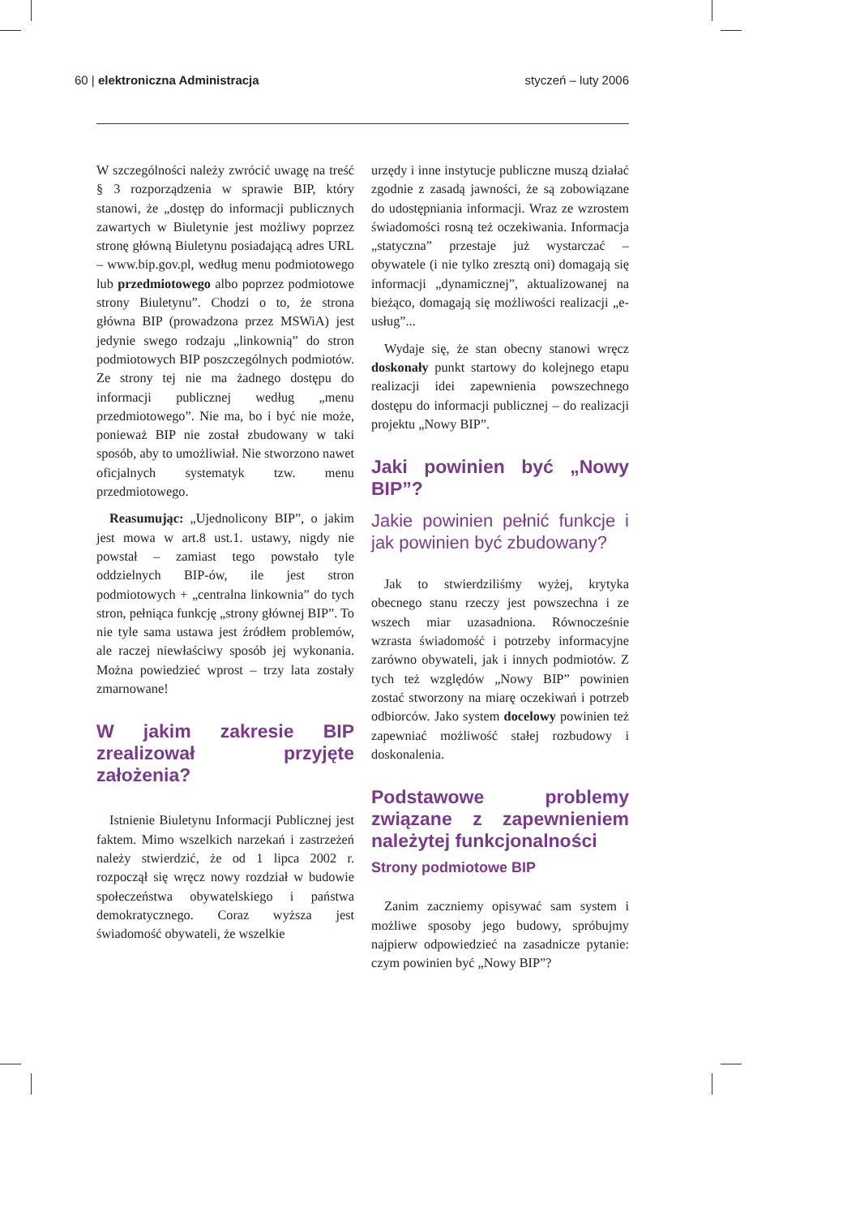60 | elektroniczna Administracja styczeń – luty 2006
W szczególności należy zwrócić uwagę na treść § 3 rozporządzenia w sprawie BIP, który stanowi, że „dostęp do informacji publicznych zawartych w Biuletynie jest możliwy poprzez stronę główną Biuletynu posiadającą adres URL – www.bip.gov.pl, według menu podmiotowego lub przedmiotowego albo poprzez podmiotowe strony Biuletynu”. Chodzi o to, że strona główna BIP (prowadzona przez MSWiA) jest jedynie swego rodzaju „linkownią” do stron podmiotowych BIP poszczególnych podmiotów. Ze strony tej nie ma żadnego dostępu do informacji publicznej według „menu przedmiotowego”. Nie ma, bo i być nie może, ponieważ BIP nie został zbudowany w taki sposób, aby to umożliwiał. Nie stworzono nawet oficjalnych systematyk tzw. menu przedmiotowego.
Reasumując: „Ujednolicony BIP”, o jakim jest mowa w art.8 ust.1. ustawy, nigdy nie powstał – zamiast tego powstało tyle oddzielnych BIP-ów, ile jest stron podmiotowych + „centralna linkownia” do tych stron, pełniąca funkcję „strony głównej BIP”. To nie tyle sama ustawa jest źródłem problemów, ale raczej niewłaściwy sposób jej wykonania. Można powiedzieć wprost – trzy lata zostały zmarnowane!
W jakim zakresie BIP zrealizował przyjęte założenia?
Istnienie Biuletynu Informacji Publicznej jest faktem. Mimo wszelkich narzekań i zastrzeżeń należy stwierdzić, że od 1 lipca 2002 r. rozpoczął się wręcz nowy rozdział w budowie społeczeństwa obywatelskiego i państwa demokratycznego. Coraz wyższa jest świadomość obywateli, że wszelkie
urzędy i inne instytucje publiczne muszą działać zgodnie z zasadą jawności, że są zobowiązane do udostępniania informacji. Wraz ze wzrostem świadomości rosną też oczekiwania. Informacja „statyczna” przestaje już wystarczać – obywatele (i nie tylko zresztą oni) domagają się informacji „dynamicznej”, aktualizowanej na bieżąco, domagają się możliwości realizacji „e-usług”...
Wydaje się, że stan obecny stanowi wręcz doskonały punkt startowy do kolejnego etapu realizacji idei zapewnienia powszechnego dostępu do informacji publicznej – do realizacji projektu „Nowy BIP”.
Jaki powinien być „Nowy BIP”?
Jakie powinien pełnić funkcje i jak powinien być zbudowany?
Jak to stwierdziliśmy wyżej, krytyka obecnego stanu rzeczy jest powszechna i ze wszech miar uzasadniona. Równocześnie wzrasta świadomość i potrzeby informacyjne zarówno obywateli, jak i innych podmiotów. Z tych też względów „Nowy BIP” powinien zostać stworzony na miarę oczekiwań i potrzeb odbiorców. Jako system docelowy powinien też zapewniać możliwość stałej rozbudowy i doskonalenia.
Podstawowe problemy związane z zapewnieniem należytej funkcjonalności
Strony podmiotowe BIP
Zanim zaczniemy opisywać sam system i możliwe sposoby jego budowy, spróbujmy najpierw odpowiedzieć na zasadnicze pytanie: czym powinien być „Nowy BIP”?